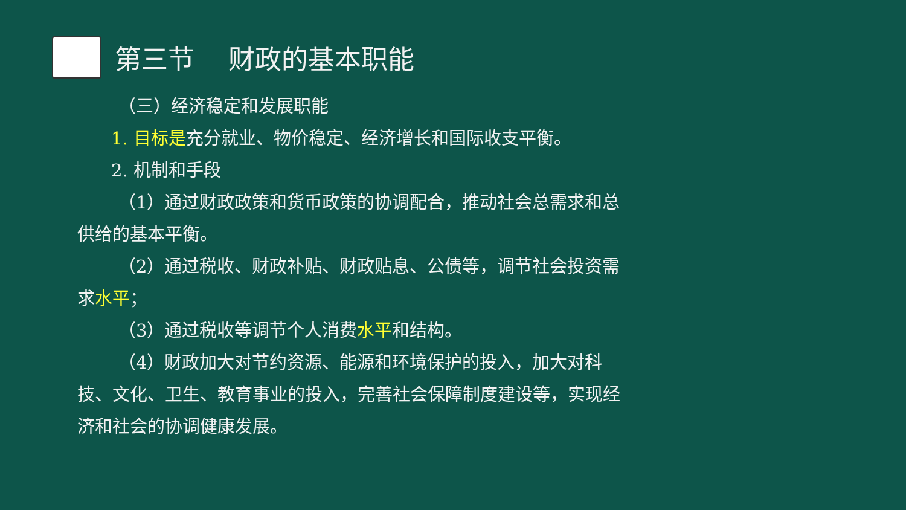第三节 财政的基本职能
（三）经济稳定和发展职能
1. 目标是充分就业、物价稳定、经济增长和国际收支平衡。
2. 机制和手段
（1）通过财政政策和货币政策的协调配合，推动社会总需求和总供给的基本平衡。
（2）通过税收、财政补贴、财政贴息、公债等，调节社会投资需求水平；
（3）通过税收等调节个人消费水平和结构。
（4）财政加大对节约资源、能源和环境保护的投入，加大对科技、文化、卫生、教育事业的投入，完善社会保障制度建设等，实现经济和社会的协调健康发展。